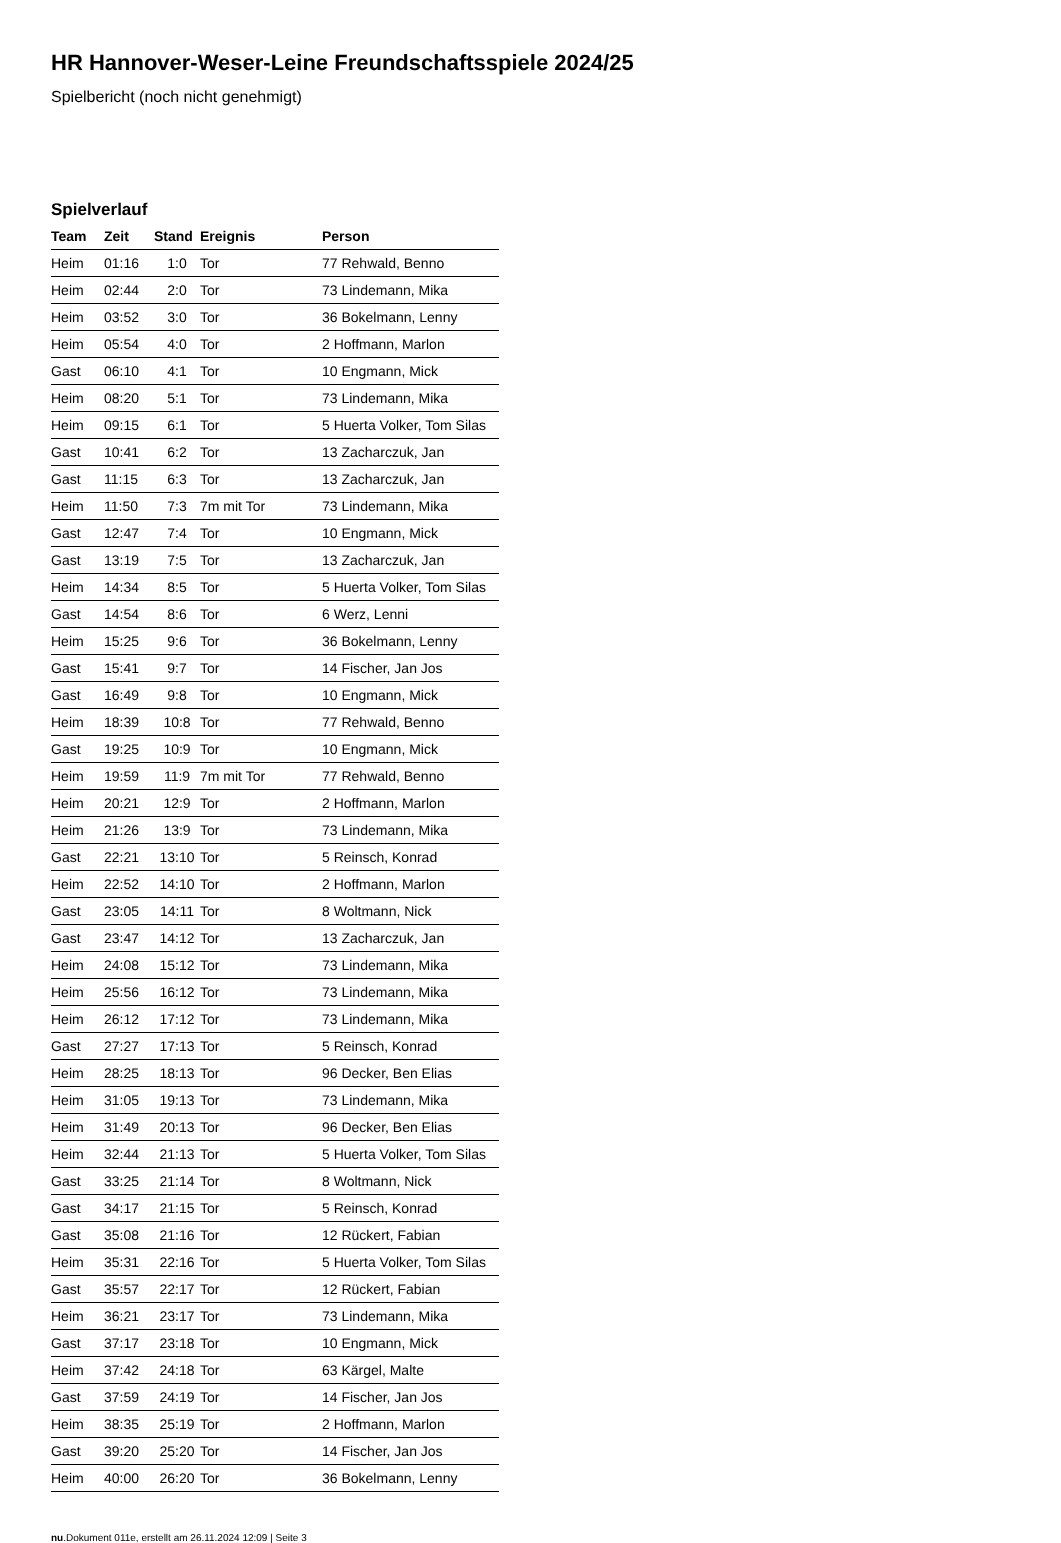HR Hannover-Weser-Leine Freundschaftsspiele 2024/25
Spielbericht (noch nicht genehmigt)
Spielverlauf
| Team | Zeit | Stand | Ereignis | Person |
| --- | --- | --- | --- | --- |
| Heim | 01:16 | 1:0 | Tor | 77 Rehwald, Benno |
| Heim | 02:44 | 2:0 | Tor | 73 Lindemann, Mika |
| Heim | 03:52 | 3:0 | Tor | 36 Bokelmann, Lenny |
| Heim | 05:54 | 4:0 | Tor | 2 Hoffmann, Marlon |
| Gast | 06:10 | 4:1 | Tor | 10 Engmann, Mick |
| Heim | 08:20 | 5:1 | Tor | 73 Lindemann, Mika |
| Heim | 09:15 | 6:1 | Tor | 5 Huerta Volker, Tom Silas |
| Gast | 10:41 | 6:2 | Tor | 13 Zacharczuk, Jan |
| Gast | 11:15 | 6:3 | Tor | 13 Zacharczuk, Jan |
| Heim | 11:50 | 7:3 | 7m mit Tor | 73 Lindemann, Mika |
| Gast | 12:47 | 7:4 | Tor | 10 Engmann, Mick |
| Gast | 13:19 | 7:5 | Tor | 13 Zacharczuk, Jan |
| Heim | 14:34 | 8:5 | Tor | 5 Huerta Volker, Tom Silas |
| Gast | 14:54 | 8:6 | Tor | 6 Werz, Lenni |
| Heim | 15:25 | 9:6 | Tor | 36 Bokelmann, Lenny |
| Gast | 15:41 | 9:7 | Tor | 14 Fischer, Jan Jos |
| Gast | 16:49 | 9:8 | Tor | 10 Engmann, Mick |
| Heim | 18:39 | 10:8 | Tor | 77 Rehwald, Benno |
| Gast | 19:25 | 10:9 | Tor | 10 Engmann, Mick |
| Heim | 19:59 | 11:9 | 7m mit Tor | 77 Rehwald, Benno |
| Heim | 20:21 | 12:9 | Tor | 2 Hoffmann, Marlon |
| Heim | 21:26 | 13:9 | Tor | 73 Lindemann, Mika |
| Gast | 22:21 | 13:10 | Tor | 5 Reinsch, Konrad |
| Heim | 22:52 | 14:10 | Tor | 2 Hoffmann, Marlon |
| Gast | 23:05 | 14:11 | Tor | 8 Woltmann, Nick |
| Gast | 23:47 | 14:12 | Tor | 13 Zacharczuk, Jan |
| Heim | 24:08 | 15:12 | Tor | 73 Lindemann, Mika |
| Heim | 25:56 | 16:12 | Tor | 73 Lindemann, Mika |
| Heim | 26:12 | 17:12 | Tor | 73 Lindemann, Mika |
| Gast | 27:27 | 17:13 | Tor | 5 Reinsch, Konrad |
| Heim | 28:25 | 18:13 | Tor | 96 Decker, Ben Elias |
| Heim | 31:05 | 19:13 | Tor | 73 Lindemann, Mika |
| Heim | 31:49 | 20:13 | Tor | 96 Decker, Ben Elias |
| Heim | 32:44 | 21:13 | Tor | 5 Huerta Volker, Tom Silas |
| Gast | 33:25 | 21:14 | Tor | 8 Woltmann, Nick |
| Gast | 34:17 | 21:15 | Tor | 5 Reinsch, Konrad |
| Gast | 35:08 | 21:16 | Tor | 12 Rückert, Fabian |
| Heim | 35:31 | 22:16 | Tor | 5 Huerta Volker, Tom Silas |
| Gast | 35:57 | 22:17 | Tor | 12 Rückert, Fabian |
| Heim | 36:21 | 23:17 | Tor | 73 Lindemann, Mika |
| Gast | 37:17 | 23:18 | Tor | 10 Engmann, Mick |
| Heim | 37:42 | 24:18 | Tor | 63 Kärgel, Malte |
| Gast | 37:59 | 24:19 | Tor | 14 Fischer, Jan Jos |
| Heim | 38:35 | 25:19 | Tor | 2 Hoffmann, Marlon |
| Gast | 39:20 | 25:20 | Tor | 14 Fischer, Jan Jos |
| Heim | 40:00 | 26:20 | Tor | 36 Bokelmann, Lenny |
nu.Dokument 011e, erstellt am 26.11.2024 12:09 | Seite 3